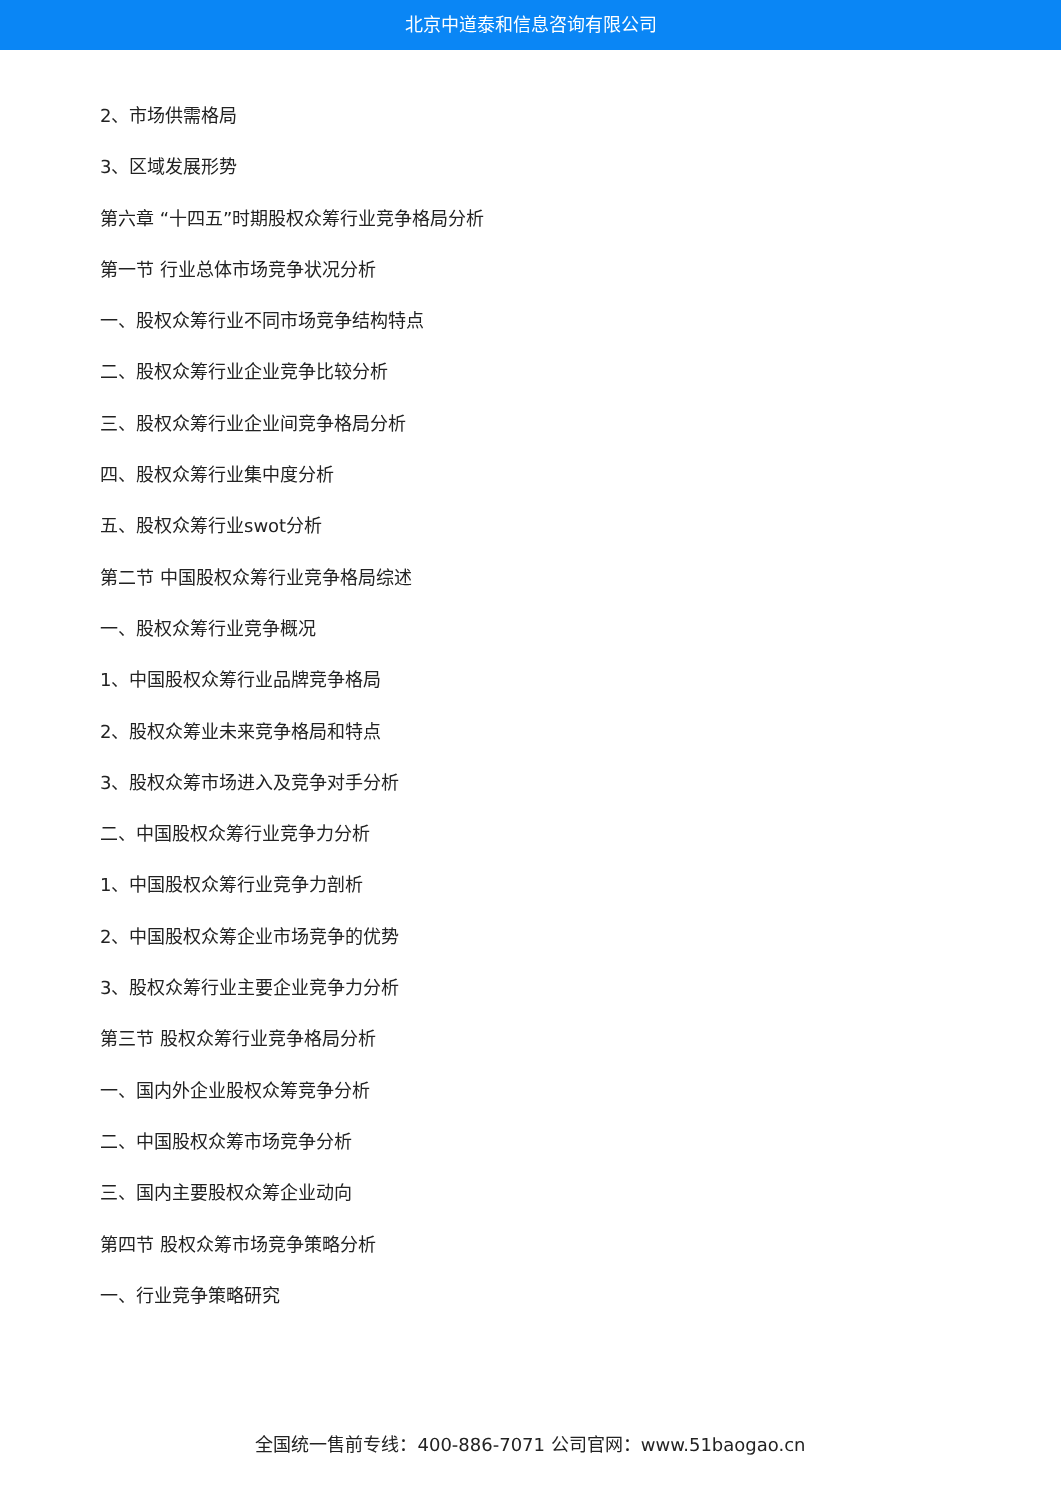北京中道泰和信息咨询有限公司
2、市场供需格局
3、区域发展形势
第六章 “十四五”时期股权众筹行业竞争格局分析
第一节 行业总体市场竞争状况分析
一、股权众筹行业不同市场竞争结构特点
二、股权众筹行业企业竞争比较分析
三、股权众筹行业企业间竞争格局分析
四、股权众筹行业集中度分析
五、股权众筹行业swot分析
第二节 中国股权众筹行业竞争格局综述
一、股权众筹行业竞争概况
1、中国股权众筹行业品牌竞争格局
2、股权众筹业未来竞争格局和特点
3、股权众筹市场进入及竞争对手分析
二、中国股权众筹行业竞争力分析
1、中国股权众筹行业竞争力剖析
2、中国股权众筹企业市场竞争的优势
3、股权众筹行业主要企业竞争力分析
第三节 股权众筹行业竞争格局分析
一、国内外企业股权众筹竞争分析
二、中国股权众筹市场竞争分析
三、国内主要股权众筹企业动向
第四节 股权众筹市场竞争策略分析
一、行业竞争策略研究
全国统一售前专线：400-886-7071 公司官网：www.51baogao.cn